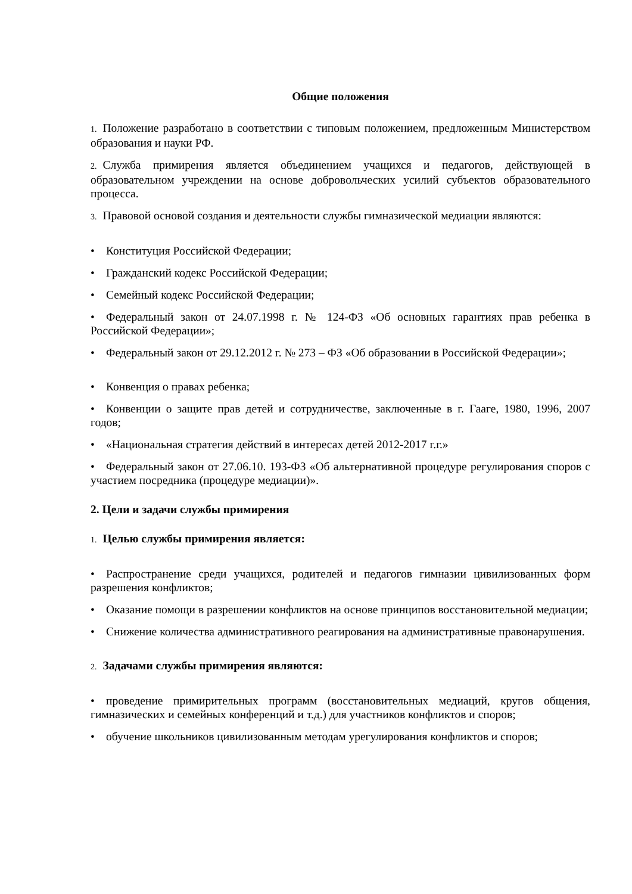Общие положения
1. Положение разработано в соответствии с типовым положением, предложенным Министерством образования и науки РФ.
2. Служба примирения является объединением учащихся и педагогов, действующей в образовательном учреждении на основе добровольческих усилий субъектов образовательного процесса.
3. Правовой основой создания и деятельности службы гимназической медиации являются:
• Конституция Российской Федерации;
• Гражданский кодекс Российской Федерации;
• Семейный кодекс Российской Федерации;
• Федеральный закон от 24.07.1998 г. № 124-ФЗ «Об основных гарантиях прав ребенка в Российской Федерации»;
• Федеральный закон от 29.12.2012 г. № 273 – ФЗ «Об образовании в Российской Федерации»;
• Конвенция о правах ребенка;
• Конвенции о защите прав детей и сотрудничестве, заключенные в г. Гааге, 1980, 1996, 2007 годов;
• «Национальная стратегия действий в интересах детей 2012-2017 г.г.»
• Федеральный закон от 27.06.10. 193-ФЗ «Об альтернативной процедуре регулирования споров с участием посредника (процедуре медиации)».
2. Цели и задачи службы примирения
1. Целью службы примирения является:
• Распространение среди учащихся, родителей и педагогов гимназии цивилизованных форм разрешения конфликтов;
• Оказание помощи в разрешении конфликтов на основе принципов восстановительной медиации;
• Снижение количества административного реагирования на административные правонарушения.
2. Задачами службы примирения являются:
• проведение примирительных программ (восстановительных медиаций, кругов общения, гимназических и семейных конференций и т.д.) для участников конфликтов и споров;
• обучение школьников цивилизованным методам урегулирования конфликтов и споров;